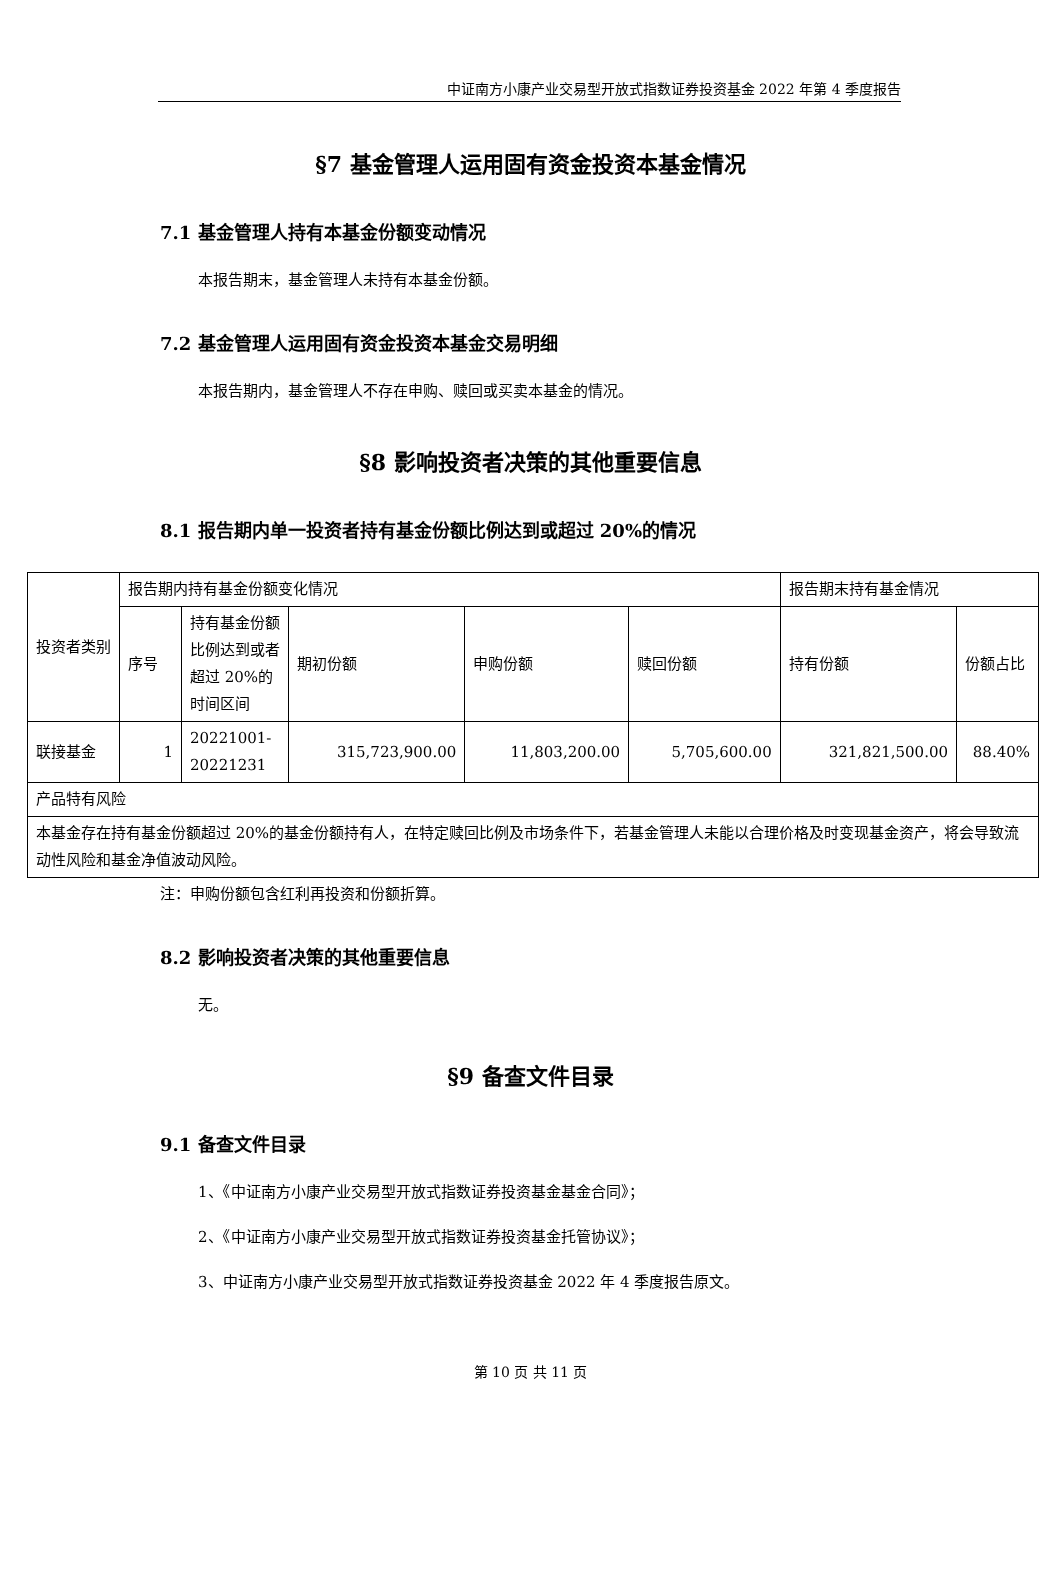中证南方小康产业交易型开放式指数证券投资基金 2022 年第 4 季度报告
§7 基金管理人运用固有资金投资本基金情况
7.1 基金管理人持有本基金份额变动情况
本报告期末，基金管理人未持有本基金份额。
7.2 基金管理人运用固有资金投资本基金交易明细
本报告期内，基金管理人不存在申购、赎回或买卖本基金的情况。
§8 影响投资者决策的其他重要信息
8.1 报告期内单一投资者持有基金份额比例达到或超过 20%的情况
| 投资者类别 | 报告期内持有基金份额变化情况 | | | | | 报告期末持有基金情况 | |
| | 序号 | 持有基金份额比例达到或者超过 20%的时间区间 | 期初份额 | 申购份额 | 赎回份额 | 持有份额 | 份额占比 |
| 联接基金 | 1 | 20221001-20221231 | 315,723,900.00 | 11,803,200.00 | 5,705,600.00 | 321,821,500.00 | 88.40% |
| 产品特有风险 | | | | | | | |
| 本基金存在持有基金份额超过 20%的基金份额持有人，在特定赎回比例及市场条件下，若基金管理人未能以合理价格及时变现基金资产，将会导致流动性风险和基金净值波动风险。 | | | | | | | |
注：申购份额包含红利再投资和份额折算。
8.2 影响投资者决策的其他重要信息
无。
§9 备查文件目录
9.1 备查文件目录
1、《中证南方小康产业交易型开放式指数证券投资基金基金合同》；
2、《中证南方小康产业交易型开放式指数证券投资基金托管协议》；
3、中证南方小康产业交易型开放式指数证券投资基金 2022 年 4 季度报告原文。
第 10 页 共 11 页